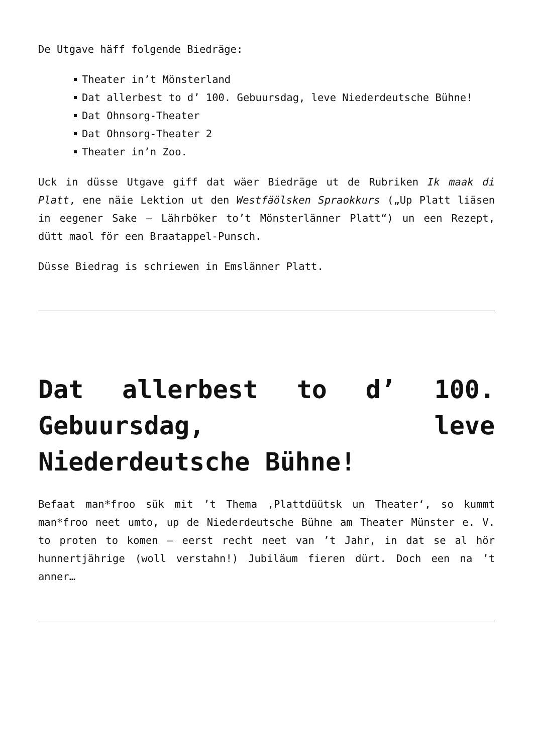De Utgave häff folgende Biedräge:
Theater in’t Mönsterland
Dat allerbest to d’ 100. Gebuursdag, leve Niederdeutsche Bühne!
Dat Ohnsorg-Theater
Dat Ohnsorg-Theater 2
Theater in’n Zoo.
Uck in düsse Utgave giff dat wäer Biedräge ut de Rubriken Ik maak di Platt, ene näie Lektion ut den Westfäölsken Spraokkurs („Up Platt liäsen in eegener Sake – Lährböker to’t Mönsterlänner Platt“) un een Rezept, dütt maol för een Braatappel-Punsch.
Düsse Biedrag is schriewen in Emslänner Platt.
Dat allerbest to d’ 100. Gebuursdag, leve Niederdeutsche Bühne!
Befaat man*froo sük mit ’t Thema ‚Plattdüütsk un Theater‘, so kummt man*froo neet umto, up de Niederdeutsche Bühne am Theater Münster e. V. to proten to komen – eerst recht neet van ’t Jahr, in dat se al hör hunnertjährige (woll verstahn!) Jubiläum fieren dürt. Doch een na ’t anner…